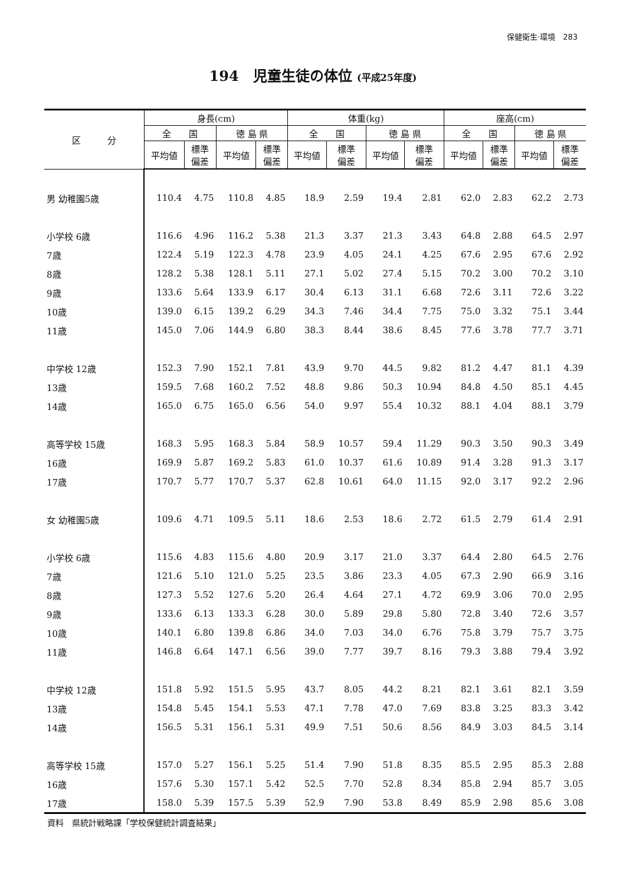保健衛生·環境　283
194　児童生徒の体位 (平成25年度)
| 区 分 | 身長(cm) | | | | 体重(kg) | | | | 座高(cm) | | | |
| --- | --- | --- | --- | --- | --- | --- | --- | --- | --- | --- | --- | --- |
| | 全 国 | | 徳 島 県 | | 全 国 | | 徳 島 県 | | 全 国 | | 徳 島 県 | |
| | 平均値 | 標準 偏差 | 平均値 | 標準 偏差 | 平均値 | 標準 偏差 | 平均値 | 標準 偏差 | 平均値 | 標準 偏差 | 平均値 | 標準 偏差 |
| 男 幼稚園5歳 | 110.4 | 4.75 | 110.8 | 4.85 | 18.9 | 2.59 | 19.4 | 2.81 | 62.0 | 2.83 | 62.2 | 2.73 |
| 小学校 6歳 | 116.6 | 4.96 | 116.2 | 5.38 | 21.3 | 3.37 | 21.3 | 3.43 | 64.8 | 2.88 | 64.5 | 2.97 |
| 7歳 | 122.4 | 5.19 | 122.3 | 4.78 | 23.9 | 4.05 | 24.1 | 4.25 | 67.6 | 2.95 | 67.6 | 2.92 |
| 8歳 | 128.2 | 5.38 | 128.1 | 5.11 | 27.1 | 5.02 | 27.4 | 5.15 | 70.2 | 3.00 | 70.2 | 3.10 |
| 9歳 | 133.6 | 5.64 | 133.9 | 6.17 | 30.4 | 6.13 | 31.1 | 6.68 | 72.6 | 3.11 | 72.6 | 3.22 |
| 10歳 | 139.0 | 6.15 | 139.2 | 6.29 | 34.3 | 7.46 | 34.4 | 7.75 | 75.0 | 3.32 | 75.1 | 3.44 |
| 11歳 | 145.0 | 7.06 | 144.9 | 6.80 | 38.3 | 8.44 | 38.6 | 8.45 | 77.6 | 3.78 | 77.7 | 3.71 |
| 中学校 12歳 | 152.3 | 7.90 | 152.1 | 7.81 | 43.9 | 9.70 | 44.5 | 9.82 | 81.2 | 4.47 | 81.1 | 4.39 |
| 13歳 | 159.5 | 7.68 | 160.2 | 7.52 | 48.8 | 9.86 | 50.3 | 10.94 | 84.8 | 4.50 | 85.1 | 4.45 |
| 14歳 | 165.0 | 6.75 | 165.0 | 6.56 | 54.0 | 9.97 | 55.4 | 10.32 | 88.1 | 4.04 | 88.1 | 3.79 |
| 高等学校 15歳 | 168.3 | 5.95 | 168.3 | 5.84 | 58.9 | 10.57 | 59.4 | 11.29 | 90.3 | 3.50 | 90.3 | 3.49 |
| 16歳 | 169.9 | 5.87 | 169.2 | 5.83 | 61.0 | 10.37 | 61.6 | 10.89 | 91.4 | 3.28 | 91.3 | 3.17 |
| 17歳 | 170.7 | 5.77 | 170.7 | 5.37 | 62.8 | 10.61 | 64.0 | 11.15 | 92.0 | 3.17 | 92.2 | 2.96 |
| 女 幼稚園5歳 | 109.6 | 4.71 | 109.5 | 5.11 | 18.6 | 2.53 | 18.6 | 2.72 | 61.5 | 2.79 | 61.4 | 2.91 |
| 小学校 6歳 | 115.6 | 4.83 | 115.6 | 4.80 | 20.9 | 3.17 | 21.0 | 3.37 | 64.4 | 2.80 | 64.5 | 2.76 |
| 7歳 | 121.6 | 5.10 | 121.0 | 5.25 | 23.5 | 3.86 | 23.3 | 4.05 | 67.3 | 2.90 | 66.9 | 3.16 |
| 8歳 | 127.3 | 5.52 | 127.6 | 5.20 | 26.4 | 4.64 | 27.1 | 4.72 | 69.9 | 3.06 | 70.0 | 2.95 |
| 9歳 | 133.6 | 6.13 | 133.3 | 6.28 | 30.0 | 5.89 | 29.8 | 5.80 | 72.8 | 3.40 | 72.6 | 3.57 |
| 10歳 | 140.1 | 6.80 | 139.8 | 6.86 | 34.0 | 7.03 | 34.0 | 6.76 | 75.8 | 3.79 | 75.7 | 3.75 |
| 11歳 | 146.8 | 6.64 | 147.1 | 6.56 | 39.0 | 7.77 | 39.7 | 8.16 | 79.3 | 3.88 | 79.4 | 3.92 |
| 中学校 12歳 | 151.8 | 5.92 | 151.5 | 5.95 | 43.7 | 8.05 | 44.2 | 8.21 | 82.1 | 3.61 | 82.1 | 3.59 |
| 13歳 | 154.8 | 5.45 | 154.1 | 5.53 | 47.1 | 7.78 | 47.0 | 7.69 | 83.8 | 3.25 | 83.3 | 3.42 |
| 14歳 | 156.5 | 5.31 | 156.1 | 5.31 | 49.9 | 7.51 | 50.6 | 8.56 | 84.9 | 3.03 | 84.5 | 3.14 |
| 高等学校 15歳 | 157.0 | 5.27 | 156.1 | 5.25 | 51.4 | 7.90 | 51.8 | 8.35 | 85.5 | 2.95 | 85.3 | 2.88 |
| 16歳 | 157.6 | 5.30 | 157.1 | 5.42 | 52.5 | 7.70 | 52.8 | 8.34 | 85.8 | 2.94 | 85.7 | 3.05 |
| 17歳 | 158.0 | 5.39 | 157.5 | 5.39 | 52.9 | 7.90 | 53.8 | 8.49 | 85.9 | 2.98 | 85.6 | 3.08 |
資料　県統計戦略課「学校保健統計調査結果」